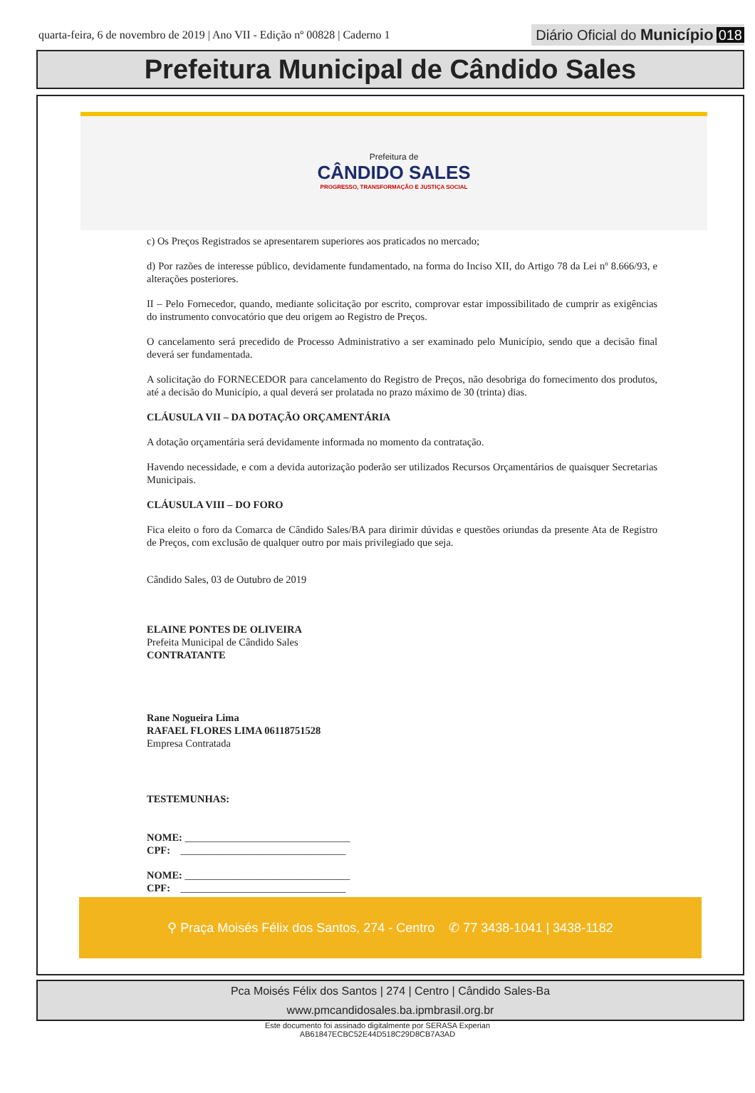quarta-feira, 6 de novembro de 2019 | Ano VII - Edição nº 00828 | Caderno 1
Diário Oficial do Município 018
Prefeitura Municipal de Cândido Sales
Prefeitura de
CÂNDIDO SALES
PROGRESSO, TRANSFORMAÇÃO E JUSTIÇA SOCIAL
c) Os Preços Registrados se apresentarem superiores aos praticados no mercado;
d) Por razões de interesse público, devidamente fundamentado, na forma do Inciso XII, do Artigo 78 da Lei nº 8.666/93, e alterações posteriores.
II – Pelo Fornecedor, quando, mediante solicitação por escrito, comprovar estar impossibilitado de cumprir as exigências do instrumento convocatório que deu origem ao Registro de Preços.
O cancelamento será precedido de Processo Administrativo a ser examinado pelo Município, sendo que a decisão final deverá ser fundamentada.
A solicitação do FORNECEDOR para cancelamento do Registro de Preços, não desobriga do fornecimento dos produtos, até a decisão do Município, a qual deverá ser prolatada no prazo máximo de 30 (trinta) dias.
CLÁUSULA VII – DA DOTAÇÃO ORÇAMENTÁRIA
A dotação orçamentária será devidamente informada no momento da contratação.
Havendo necessidade, e com a devida autorização poderão ser utilizados Recursos Orçamentários de quaisquer Secretarias Municipais.
CLÁUSULA VIII – DO FORO
Fica eleito o foro da Comarca de Cândido Sales/BA para dirimir dúvidas e questões oriundas da presente Ata de Registro de Preços, com exclusão de qualquer outro por mais privilegiado que seja.
Cândido Sales, 03 de Outubro de 2019
ELAINE PONTES DE OLIVEIRA
Prefeita Municipal de Cândido Sales
CONTRATANTE
Rane Nogueira Lima
RAFAEL FLORES LIMA 06118751528
Empresa Contratada
TESTEMUNHAS:
NOME: ________________________________
CPF: ________________________________
NOME: ________________________________
CPF: ________________________________
⚲ Praça Moisés Félix dos Santos, 274 - Centro ✆ 77 3438-1041 | 3438-1182
Pca Moisés Félix dos Santos | 274 | Centro | Cândido Sales-Ba
www.pmcandidosales.ba.ipmbrasil.org.br
Este documento foi assinado digitalmente por SERASA Experian
AB61847ECBC52E44D518C29D8CB7A3AD